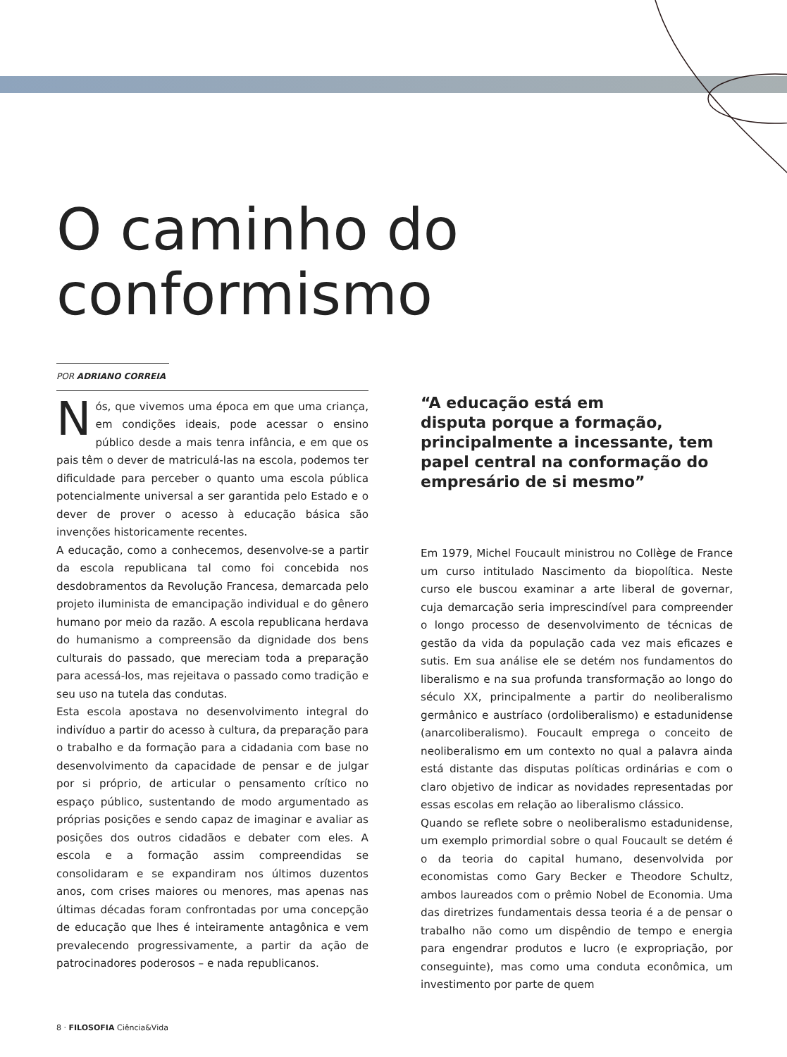O caminho do
conformismo
POR ADRIANO CORREIA
Nós, que vivemos uma época em que uma criança, em condições ideais, pode acessar o ensino público desde a mais tenra infância, e em que os pais têm o dever de matriculá-las na escola, podemos ter dificuldade para perceber o quanto uma escola pública potencialmente universal a ser garantida pelo Estado e o dever de prover o acesso à educação básica são invenções historicamente recentes.
A educação, como a conhecemos, desenvolve-se a partir da escola republicana tal como foi concebida nos desdobramentos da Revolução Francesa, demarcada pelo projeto iluminista de emancipação individual e do gênero humano por meio da razão. A escola republicana herdava do humanismo a compreensão da dignidade dos bens culturais do passado, que mereciam toda a preparação para acessá-los, mas rejeitava o passado como tradição e seu uso na tutela das condutas.
Esta escola apostava no desenvolvimento integral do indivíduo a partir do acesso à cultura, da preparação para o trabalho e da formação para a cidadania com base no desenvolvimento da capacidade de pensar e de julgar por si próprio, de articular o pensamento crítico no espaço público, sustentando de modo argumentado as próprias posições e sendo capaz de imaginar e avaliar as posições dos outros cidadãos e debater com eles. A escola e a formação assim compreendidas se consolidaram e se expandiram nos últimos duzentos anos, com crises maiores ou menores, mas apenas nas últimas décadas foram confrontadas por uma concepção de educação que lhes é inteiramente antagônica e vem prevalecendo progressivamente, a partir da ação de patrocinadores poderosos – e nada republicanos.
“A educação está em
disputa porque a formação,
principalmente a incessante, tem
papel central na conformação do
empresário de si mesmo”
Em 1979, Michel Foucault ministrou no Collège de France um curso intitulado Nascimento da biopolítica. Neste curso ele buscou examinar a arte liberal de governar, cuja demarcação seria imprescindível para compreender o longo processo de desenvolvimento de técnicas de gestão da vida da população cada vez mais eficazes e sutis. Em sua análise ele se detém nos fundamentos do liberalismo e na sua profunda transformação ao longo do século XX, principalmente a partir do neoliberalismo germânico e austríaco (ordoliberalismo) e estadunidense (anarcoliberalismo). Foucault emprega o conceito de neoliberalismo em um contexto no qual a palavra ainda está distante das disputas políticas ordinárias e com o claro objetivo de indicar as novidades representadas por essas escolas em relação ao liberalismo clássico.
Quando se reflete sobre o neoliberalismo estadunidense, um exemplo primordial sobre o qual Foucault se detém é o da teoria do capital humano, desenvolvida por economistas como Gary Becker e Theodore Schultz, ambos laureados com o prêmio Nobel de Economia. Uma das diretrizes fundamentais dessa teoria é a de pensar o trabalho não como um dispêndio de tempo e energia para engendrar produtos e lucro (e expropriação, por conseguinte), mas como uma conduta econômica, um investimento por parte de quem
8 · FILOSOFIA Ciência&Vida